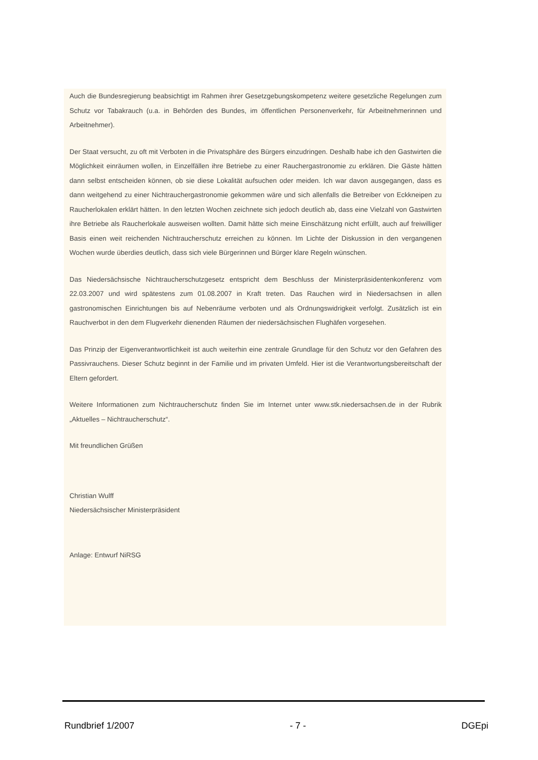Auch die Bundesregierung beabsichtigt im Rahmen ihrer Gesetzgebungskompetenz weitere gesetzliche Regelungen zum Schutz vor Tabakrauch (u.a. in Behörden des Bundes, im öffentlichen Personenverkehr, für Arbeitnehmerinnen und Arbeitnehmer).
Der Staat versucht, zu oft mit Verboten in die Privatsphäre des Bürgers einzudringen. Deshalb habe ich den Gastwirten die Möglichkeit einräumen wollen, in Einzelfällen ihre Betriebe zu einer Rauchergastronomie zu erklären. Die Gäste hätten dann selbst entscheiden können, ob sie diese Lokalität aufsuchen oder meiden. Ich war davon ausgegangen, dass es dann weitgehend zu einer Nichtrauchergastronomie gekommen wäre und sich allenfalls die Betreiber von Eckkneipen zu Raucherlokalen erklärt hätten. In den letzten Wochen zeichnete sich jedoch deutlich ab, dass eine Vielzahl von Gastwirten ihre Betriebe als Raucherlokale ausweisen wollten. Damit hätte sich meine Einschätzung nicht erfüllt, auch auf freiwilliger Basis einen weit reichenden Nichtraucherschutz erreichen zu können. Im Lichte der Diskussion in den vergangenen Wochen wurde überdies deutlich, dass sich viele Bürgerinnen und Bürger klare Regeln wünschen.
Das Niedersächsische Nichtraucherschutzgesetz entspricht dem Beschluss der Ministerpräsidentenkonferenz vom 22.03.2007 und wird spätestens zum 01.08.2007 in Kraft treten. Das Rauchen wird in Niedersachsen in allen gastronomischen Einrichtungen bis auf Nebenräume verboten und als Ordnungswidrigkeit verfolgt. Zusätzlich ist ein Rauchverbot in den dem Flugverkehr dienenden Räumen der niedersächsischen Flughäfen vorgesehen.
Das Prinzip der Eigenverantwortlichkeit ist auch weiterhin eine zentrale Grundlage für den Schutz vor den Gefahren des Passivrauchens. Dieser Schutz beginnt in der Familie und im privaten Umfeld. Hier ist die Verantwortungsbereitschaft der Eltern gefordert.
Weitere Informationen zum Nichtraucherschutz finden Sie im Internet unter www.stk.niedersachsen.de in der Rubrik „Aktuelles – Nichtraucherschutz“.
Mit freundlichen Grüßen
Christian Wulff
Niedersächsischer Ministerpräsident
Anlage: Entwurf NiRSG
Rundbrief 1/2007 - 7 - DGEpi